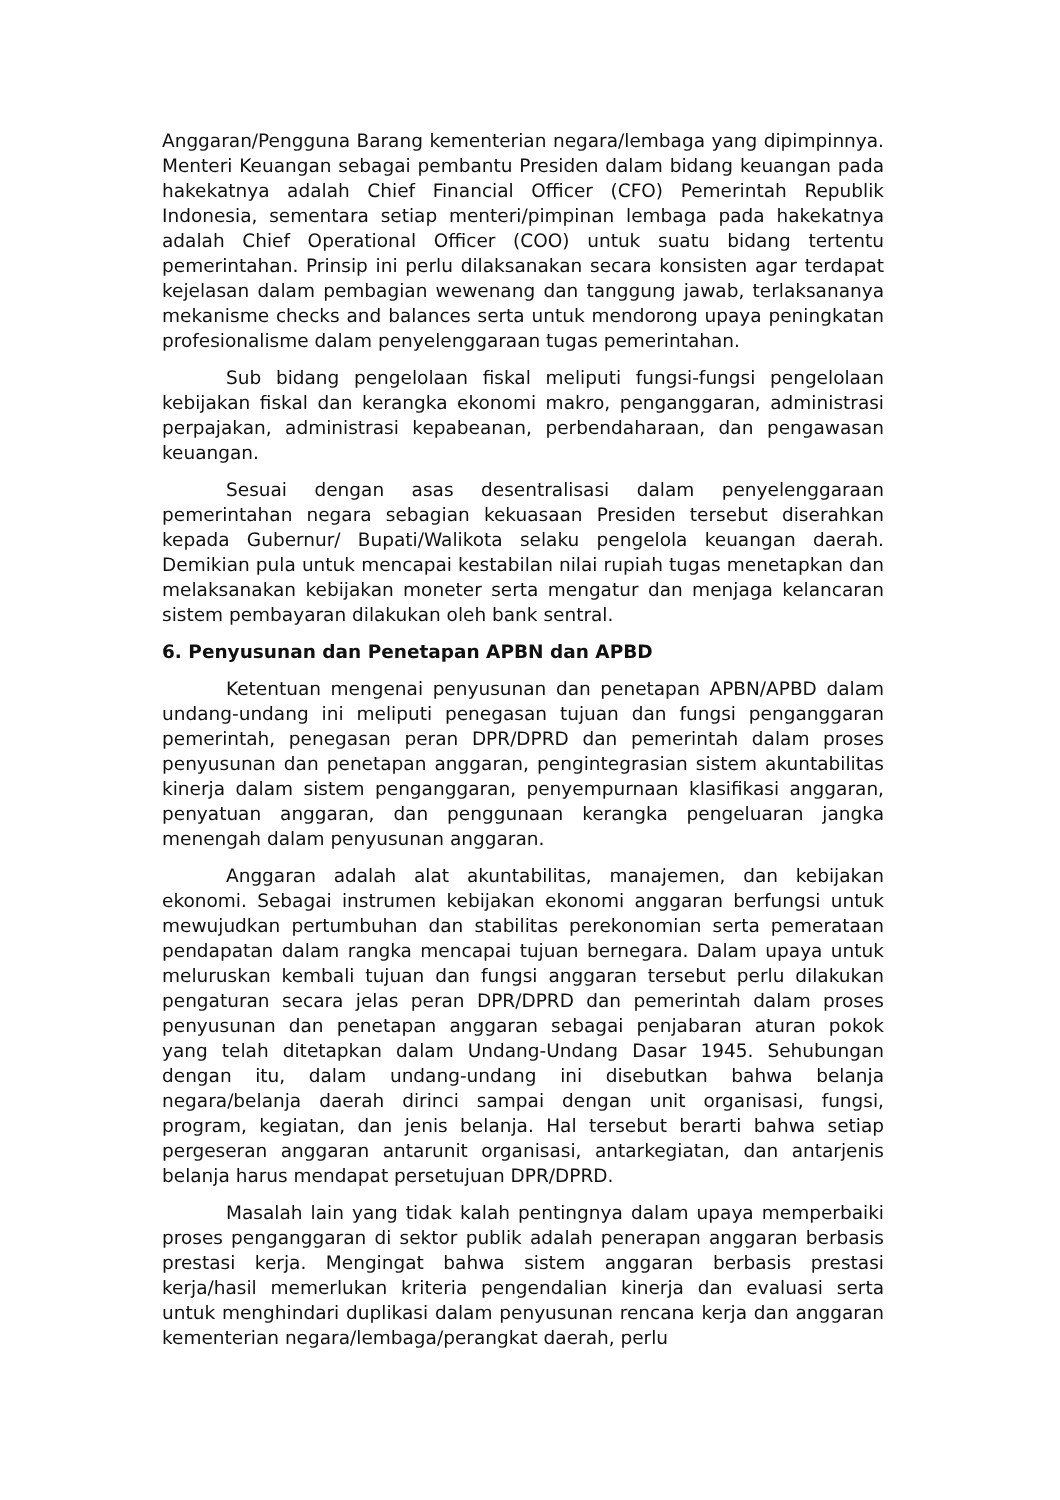Anggaran/Pengguna Barang kementerian negara/lembaga yang dipimpinnya. Menteri Keuangan sebagai pembantu Presiden dalam bidang keuangan pada hakekatnya adalah Chief Financial Officer (CFO) Pemerintah Republik Indonesia, sementara setiap menteri/pimpinan lembaga pada hakekatnya adalah Chief Operational Officer (COO) untuk suatu bidang tertentu pemerintahan. Prinsip ini perlu dilaksanakan secara konsisten agar terdapat kejelasan dalam pembagian wewenang dan tanggung jawab, terlaksananya mekanisme checks and balances serta untuk mendorong upaya peningkatan profesionalisme dalam penyelenggaraan tugas pemerintahan.
Sub bidang pengelolaan fiskal meliputi fungsi-fungsi pengelolaan kebijakan fiskal dan kerangka ekonomi makro, penganggaran, administrasi perpajakan, administrasi kepabeanan, perbendaharaan, dan pengawasan keuangan.
Sesuai dengan asas desentralisasi dalam penyelenggaraan pemerintahan negara sebagian kekuasaan Presiden tersebut diserahkan kepada Gubernur/ Bupati/Walikota selaku pengelola keuangan daerah. Demikian pula untuk mencapai kestabilan nilai rupiah tugas menetapkan dan melaksanakan kebijakan moneter serta mengatur dan menjaga kelancaran sistem pembayaran dilakukan oleh bank sentral.
6. Penyusunan dan Penetapan APBN dan APBD
Ketentuan mengenai penyusunan dan penetapan APBN/APBD dalam undang-undang ini meliputi penegasan tujuan dan fungsi penganggaran pemerintah, penegasan peran DPR/DPRD dan pemerintah dalam proses penyusunan dan penetapan anggaran, pengintegrasian sistem akuntabilitas kinerja dalam sistem penganggaran, penyempurnaan klasifikasi anggaran, penyatuan anggaran, dan penggunaan kerangka pengeluaran jangka menengah dalam penyusunan anggaran.
Anggaran adalah alat akuntabilitas, manajemen, dan kebijakan ekonomi. Sebagai instrumen kebijakan ekonomi anggaran berfungsi untuk mewujudkan pertumbuhan dan stabilitas perekonomian serta pemerataan pendapatan dalam rangka mencapai tujuan bernegara. Dalam upaya untuk meluruskan kembali tujuan dan fungsi anggaran tersebut perlu dilakukan pengaturan secara jelas peran DPR/DPRD dan pemerintah dalam proses penyusunan dan penetapan anggaran sebagai penjabaran aturan pokok yang telah ditetapkan dalam Undang-Undang Dasar 1945. Sehubungan dengan itu, dalam undang-undang ini disebutkan bahwa belanja negara/belanja daerah dirinci sampai dengan unit organisasi, fungsi, program, kegiatan, dan jenis belanja. Hal tersebut berarti bahwa setiap pergeseran anggaran antarunit organisasi, antarkegiatan, dan antarjenis belanja harus mendapat persetujuan DPR/DPRD.
Masalah lain yang tidak kalah pentingnya dalam upaya memperbaiki proses penganggaran di sektor publik adalah penerapan anggaran berbasis prestasi kerja. Mengingat bahwa sistem anggaran berbasis prestasi kerja/hasil memerlukan kriteria pengendalian kinerja dan evaluasi serta untuk menghindari duplikasi dalam penyusunan rencana kerja dan anggaran kementerian negara/lembaga/perangkat daerah, perlu